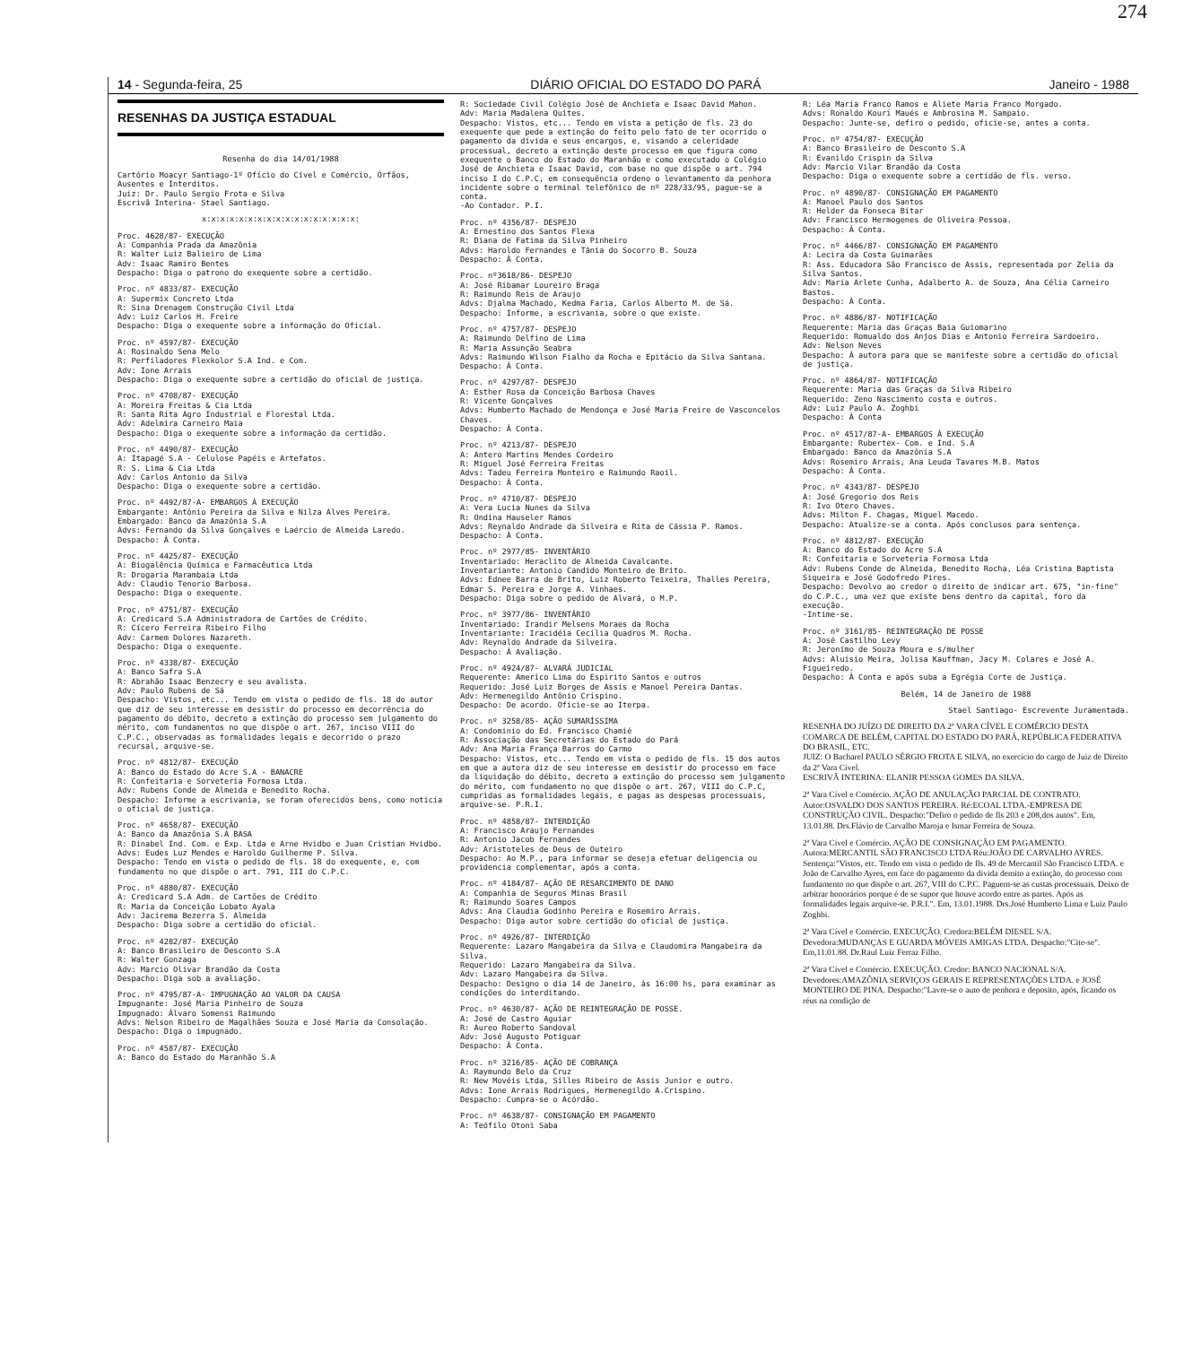274
14 - Segunda-feira, 25 DIÁRIO OFICIAL DO ESTADO DO PARÁ Janeiro - 1988
RESENHAS DA JUSTIÇA ESTADUAL
Resenha do dia 14/01/1988
Cartório Moacyr Santiago-1º Ofício do Cível e Comércio, Órfãos, Ausentes e Interditos.
Juiz: Dr. Paulo Sergio Frota e Silva
Escrivã Interina- Stael Santiago.
x:x:x:x:x:x:x:x:x:x:x:x:x:x:x:x:x:
Proc. 4628/87- EXECUÇÃO
A: Companhia Prada da Amazônia
R: Walter Luiz Balieiro de Lima
Adv: Isaac Ramiro Bentes
Despacho: Diga o patrono do exequente sobre a certidão.
Proc. nº 4833/87- EXECUÇÃO
A: Supermix Concreto Ltda
R: Sina Drenagem Construção Civil Ltda
Adv: Luiz Carlos H. Freire
Despacho: Diga o exequente sobre a informação do Oficial.
Proc. nº 4597/87- EXECUÇÃO
A: Rosinaldo Sena Melo
R: Perfiladores Flexkolor S.A Ind. e Com.
Adv: Ione Arrais
Despacho: Diga o exequente sobre a certidão do oficial de justiça.
Proc. nº 4708/87- EXECUÇÃO
A: Moreira Freitas & Cia Ltda
R: Santa Rita Agro Industrial e Florestal Ltda.
Adv: Adelmira Carneiro Maia
Despacho: Diga o exequente sobre a informação da certidão.
Proc. nº 4490/87- EXECUÇÃO
A: Itapagé S.A - Celulose Papéis e Artefatos.
R: S. Lima & Cia Ltda
Adv: Carlos Antonio da Silva
Despacho: Diga o exequente sobre a certidão.
Proc. nº 4492/87-A- EMBARGOS À EXECUÇÃO
Embargante: Antônio Pereira da Silva e Nilza Alves Pereira.
Embargado: Banco da Amazônia S.A
Advs: Fernando da Silva Gonçalves e Laércio de Almeida Laredo.
Despacho: À Conta.
Proc. nº 4425/87- EXECUÇÃO
A: Biogalência Química e Farmacêutica Ltda
R: Drogaria Marambaia Ltda
Adv: Claudio Tenorio Barbosa.
Despacho: Diga o exequente.
Proc. nº 4751/87- EXECUÇÃO
A: Credicard S.A Administradora de Cartões de Crédito.
R: Cícero Ferreira Ribeiro Filho
Adv: Carmem Dolores Nazareth.
Despacho: Diga o exequente.
Proc. nº 4338/87- EXECUÇÃO
A: Banco Safra S.A
R: Abrahão Isaac Benzecry e seu avalista.
Adv: Paulo Rubens de Sá
Despacho: Vistos, etc... Tendo em vista o pedido de fls. 18 do autor que diz de seu interesse em desistir do processo em decorrência do pagamento do débito, decreto a extinção do processo sem julgamento do mérito, com fundamentos no que dispõe o art. 267, inciso VIII do C.P.C., observadas as formalidades legais e decorrido o prazo recursal, arquive-se.
Proc. nº 4812/87- EXECUÇÃO
A: Banco do Estado do Acre S.A - BANACRE
R: Confeitaria e Sorveteria Formosa Ltda.
Adv: Rubens Conde de Almeida e Benedito Rocha.
Despacho: Informe a escrivania, se foram oferecidos bens, como noticia o oficial de justiça.
Proc. nº 4658/87- EXECUÇÃO
A: Banco da Amazônia S.A BASA
R: Dinabel Ind. Com. e Exp. Ltda e Arne Hvidbo e Juan Cristian Hvidbo.
Advs: Eudes Luz Mendes e Haroldo Guilherme P. Silva.
Despacho: Tendo em vista o pedido de fls. 18 do exequente, e, com fundamento no que dispõe o art. 791, III do C.P.C.
Proc. nº 4880/87- EXECUÇÃO
A: Credicard S.A Adm. de Cartões de Crédito
R: Maria da Conceição Lobato Ayala
Adv: Jacirema Bezerra S. Almeida
Despacho: Diga sobre a certidão do oficial.
Proc. nº 4282/87- EXECUÇÃO
A: Banco Brasileiro de Desconto S.A
R: Walter Gonzaga
Adv: Marcio Olivar Brandão da Costa
Despacho: Diga sob a avaliação.
Proc. nº 4795/87-A- IMPUGNAÇÃO AO VALOR DA CAUSA
Impugnante: José Maria Pinheiro de Souza
Impugnado: Álvaro Somensi Raimundo
Advs: Nelson Ribeiro de Magalhães Souza e José Maria da Consolação.
Despacho: Diga o impugnado.
Proc. nº 4587/87- EXECUÇÃO
A: Banco do Estado do Maranhão S.A
R: Sociedade Civil Colégio José de Anchieta e Isaac David Mahon.
Adv: Maria Madalena Quites.
Despacho: Vistos, etc... Tendo em vista a petição de fls. 23 do exequente que pede a extinção do feito pelo fato de ter ocorrido o pagamento da dívida e seus encargos, e, visando a celeridade processual, decreto a extinção deste processo em que figura como exequente o Banco do Estado do Maranhão e como executado o Colégio José de Anchieta e Isaac David, com base no que dispõe o art. 794 inciso I do C.P.C, em consequência ordeno o levantamento da penhora incidente sobre o terminal telefônico de nº 228/33/95, pague-se a conta.
-Ao Contador. P.I.
Proc. nº 4356/87- DESPEJO
A: Ernestino dos Santos Flexa
R: Diana de Fatima da Silva Pinheiro
Advs: Haroldo Fernandes e Tânia do Socorro B. Souza
Despacho: À Conta.
Proc. nº3618/86- DESPEJO
A: José Ribamar Loureiro Braga
R: Raimundo Reis de Araujo
Advs: Djalma Machado, Kedma Faria, Carlos Alberto M. de Sá.
Despacho: Informe, a escrivania, sobre o que existe.
Proc. nº 4757/87- DESPEJO
A: Raimundo Delfino de Lima
R: Maria Assunção Seabra
Advs: Raimundo Wilson Fialho da Rocha e Epitácio da Silva Santana.
Despacho: À Conta.
Proc. nº 4297/87- DESPEJO
A: Esther Rosa da Conceição Barbosa Chaves
R: Vicente Gonçalves
Advs: Humberto Machado de Mendonça e José Maria Freire de Vasconcelos Chaves.
Despacho: À Conta.
Proc. nº 4213/87- DESPEJO
A: Antero Martins Mendes Cordeiro
R: Miguel José Ferreira Freitas
Advs: Tadeu Ferreira Monteiro e Raimundo Raoil.
Despacho: À Conta.
Proc. nº 4710/87- DESPEJO
A: Vera Lucia Nunes da Silva
R: Ondina Hauseler Ramos
Advs: Reynaldo Andrade da Silveira e Rita de Cássia P. Ramos.
Despacho: À Conta.
Proc. nº 2977/85- INVENTÁRIO
Inventariado: Heraclito de Almeida Cavalcante.
Inventariante: Antonio Candido Monteiro de Brito.
Advs: Ednee Barra de Brito, Luiz Roberto Teixeira, Thalles Pereira, Edmar S. Pereira e Jorge A. Vinhaes.
Despacho: Diga sobre o pedido de Alvará, o M.P.
Proc. nº 3977/86- INVENTÁRIO
Inventariado: Irandir Melsens Moraes da Rocha
Inventariante: Iracidéia Cecília Quadros M. Rocha.
Adv: Reynaldo Andrade da Silveira.
Despacho: À Avaliação.
Proc. nº 4924/87- ALVARÁ JUDICIAL
Requerente: Americo Lima do Espirito Santos e outros
Requerido: José Luiz Borges de Assis e Manoel Pereira Dantas.
Adv: Hermenegildo Antônio Crispino.
Despacho: De acordo. Oficie-se ao Iterpa.
Proc. nº 3258/85- AÇÃO SUMARÍSSIMA
A: Condominio do Ed. Francisco Chamié
R: Associação das Secretárias do Estado do Pará
Adv: Ana Maria França Barros do Carmo
Despacho: Vistos, etc... Tendo em vista o pedido de fls. 15 dos autos em que a autora diz de seu interesse em desistir do processo em face da liquidação do débito, decreto a extinção do processo sem julgamento do mérito, com fundamento no que dispõe o art. 267, VIII do C.P.C, cumpridas as formalidades legais, e pagas as despesas processuais, arquive-se. P.R.I.
Proc. nº 4858/87- INTERDIÇÃO
A: Francisco Araujo Fernandes
R: Antonio Jacob Fernandes
Adv: Aristoteles de Deus de Outeiro
Despacho: Ao M.P., para informar se deseja efetuar deligencia ou providencia complementar, após a conta.
Proc. nº 4184/87- AÇÃO DE RESARCIMENTO DE DANO
A: Companhia de Seguros Minas Brasil
R: Raimundo Soares Campos
Advs: Ana Claudia Godinho Pereira e Rosemiro Arrais.
Despacho: Diga autor sobre certidão do oficial de justiça.
Proc. nº 4926/87- INTERDIÇÃO
Requerente: Lazaro Mangabeira da Silva e Claudomira Mangabeira da Silva.
Requerido: Lazaro Mangabeira da Silva.
Adv: Lazaro Mangabeira da Silva.
Despacho: Designo o dia 14 de Janeiro, às 16:00 hs, para examinar as condições do interditando.
Proc. nº 4630/87- AÇÃO DE REINTEGRAÇÃO DE POSSE.
A: José de Castro Aguiar
R: Aureo Roberto Sandoval
Adv: José Augusto Potiguar
Despacho: À Conta.
Proc. nº 3216/85- AÇÃO DE COBRANÇA
A: Raymundo Belo da Cruz
R: New Movéis Ltda, Silles Ribeiro de Assis Junior e outro.
Advs: Ione Arrais Rodrigues, Hermenegildo A.Crispino.
Despacho: Cumpra-se o Acórdão.
Proc. nº 4638/87- CONSIGNAÇÃO EM PAGAMENTO
A: Teófilo Otoni Saba
R: Léa Maria Franco Ramos e Aliete Maria Franco Morgado.
Advs: Ronaldo Kouri Maués e Ambrosina M. Sampaio.
Despacho: Junte-se, defiro o pedido, oficie-se, antes a conta.
Proc. nº 4754/87- EXECUÇÃO
A: Banco Brasileiro de Desconto S.A
R: Evanildo Crispin da Silva
Adv: Marcio Vilar Brandão da Costa
Despacho: Diga o exequente sobre a certidão de fls. verso.
Proc. nº 4890/87- CONSIGNAÇÃO EM PAGAMENTO
A: Manoel Paulo dos Santos
R: Helder da Fonseca Bitar
Adv: Francisco Hermogenes de Oliveira Pessoa.
Despacho: À Conta.
Proc. nº 4466/87- CONSIGNAÇÃO EM PAGAMENTO
A: Lecira da Costa Guimarães
R: Ass. Educadora São Francisco de Assis, representada por Zelia da Silva Santos.
Adv: Maria Arlete Cunha, Adalberto A. de Souza, Ana Célia Carneiro Bastos.
Despacho: À Conta.
Proc. nº 4886/87- NOTIFICAÇÃO
Requerente: Maria das Graças Baia Guiomarino
Requerido: Romualdo dos Anjos Dias e Antonio Ferreira Sardoeiro.
Adv: Nelson Neves
Despacho: À autora para que se manifeste sobre a certidão do oficial de justiça.
Proc. nº 4864/87- NOTIFICAÇÃO
Requerente: Maria das Graças da Silva Ribeiro
Requerido: Zeno Nascimento costa e outros.
Adv: Luiz Paulo A. Zoghbi
Despacho: À Conta
Proc. nº 4517/87-A- EMBARGOS À EXECUÇÃO
Embargante: Rubertex- Com. e Ind. S.A
Embargado: Banco da Amazônia S.A
Advs: Rosemiro Arrais, Ana Leuda Tavares M.B. Matos
Despacho: À Conta.
Proc. nº 4343/87- DESPEJO
A: José Gregorio dos Reis
R: Ivo Otero Chaves.
Advs: Milton F. Chagas, Miguel Macedo.
Despacho: Atualize-se a conta. Após conclusos para sentença.
Proc. nº 4812/87- EXECUÇÃO
A: Banco do Estado do Acre S.A
R: Confeitaria e Sorveteria Formosa Ltda
Adv: Rubens Conde de Almeida, Benedito Rocha, Léa Cristina Baptista Siqueira e José Godofredo Pires.
Despacho: Devolvo ao credor o direito de indicar art. 675, "in-fine" do C.P.C., uma vez que existe bens dentro da capital, foro da execução.
-Intime-se.
Proc. nº 3161/85- REINTEGRAÇÃO DE POSSE
A: José Castilho Levy
R: Jeronimo de Souza Moura e s/mulher
Advs: Aluisio Meira, Jolisa Kauffman, Jacy M. Colares e José A. Figueiredo.
Despacho: À Conta e após suba a Egrégia Corte de Justiça.
Belém, 14 de Janeiro de 1988
Stael Santiago- Escrevente Juramentada.
RESENHA DO JUÍZO DE DIREITO DA 2ª VARA CÍVEL E COMÉRCIO DESTA COMARCA DE BELÉM, CAPITAL DO ESTADO DO PARÁ, REPÚBLICA FEDERATIVA DO BRASIL, ETC.
JUIZ: O Bacharel PAULO SÉRGIO FROTA E SILVA, no exercício do cargo de Juiz de Direito da 2ª Vara Cível.
ESCRIVÃ INTERINA: ELANIR PESSOA GOMES DA SILVA.
2ª Vara Cível e Comércio. AÇÃO DE ANULAÇÃO PARCIAL DE CONTRATO. Autor:OSVALDO DOS SANTOS PEREIRA. Ré:ECOAL LTDA.-EMPRESA DE CONSTRUÇÃO CIVIL. Despacho:"Defiro o pedido de fls 203 e 208,dos autos". Em, 13.01.88. Drs.Flávio de Carvalho Maroja e Ismar Ferreira de Souza.
2ª Vara Cível e Comércio. AÇÃO DE CONSIGNAÇÃO EM PAGAMENTO. Autora:MERCANTIL SÃO FRANCISCO LTDA Réu:JOÃO DE CARVALHO AYRES. Sentença:"Vistos, etc. Tendo em vista o pedido de fls. 49 de Mercantil São Francisco LTDA. e João de Carvalho Ayres, em face do pagamento da dívida demito a extinção, do processo com fundamento no que dispõe o art. 267, VIII do C.P.C. Paguem-se as custas processuais. Deixo de arbitrar honorários porque é de se supor que houve acordo entre as partes. Após as formalidades legais arquive-se. P.R.I.". Em, 13.01.1988. Drs.José Humberto Lima e Luiz Paulo Zoghbi.
2ª Vara Cível e Comércio. EXECUÇÃO. Credora:BELÉM DIESEL S/A. Devedora:MUDANÇAS E GUARDA MÓVEIS AMIGAS LTDA. Despacho:"Cite-se". Em,11.01.88. Dr.Raul Luiz Ferraz Filho.
2ª Vara Cível e Comércio. EXECUÇÃO. Credor: BANCO NACIONAL S/A. Devedores:AMAZÔNIA SERVIÇOS GERAIS E REPRESENTAÇÕES LTDA. e JOSÉ MONTEIRO DE PINA. Despacho:"Lavre-se o auto de penhora e deposito, após, ficando os réus na condição de